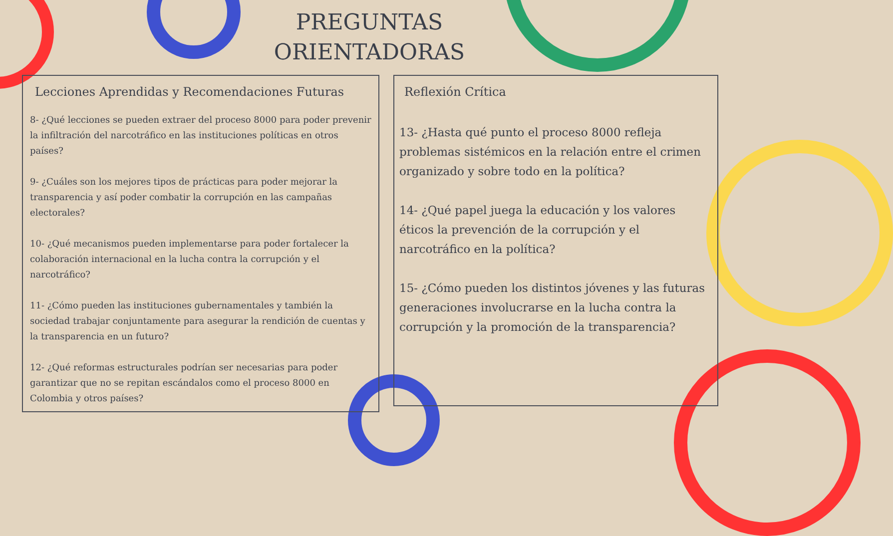PREGUNTAS ORIENTADORAS
Lecciones Aprendidas y Recomendaciones Futuras
8- ¿Qué lecciones se pueden extraer del proceso 8000 para poder prevenir la infiltración del narcotráfico en las instituciones políticas en otros países?
9- ¿Cuáles son los mejores tipos de prácticas para poder mejorar la transparencia y así poder combatir la corrupción en las campañas electorales?
10- ¿Qué mecanismos pueden implementarse para poder fortalecer la colaboración internacional en la lucha contra la corrupción y el narcotráfico?
11- ¿Cómo pueden las instituciones gubernamentales y también la sociedad trabajar conjuntamente para asegurar la rendición de cuentas y la transparencia en un futuro?
12- ¿Qué reformas estructurales podrían ser necesarias para poder garantizar que no se repitan escándalos como el proceso 8000 en Colombia y otros países?
Reflexión Crítica
13- ¿Hasta qué punto el proceso 8000 refleja problemas sistémicos en la relación entre el crimen organizado y sobre todo en la política?
14- ¿Qué papel juega la educación y los valores éticos la prevención de la corrupción y el narcotráfico en la política?
15- ¿Cómo pueden los distintos jóvenes y las futuras generaciones involucrarse en la lucha contra la corrupción y la promoción de la transparencia?